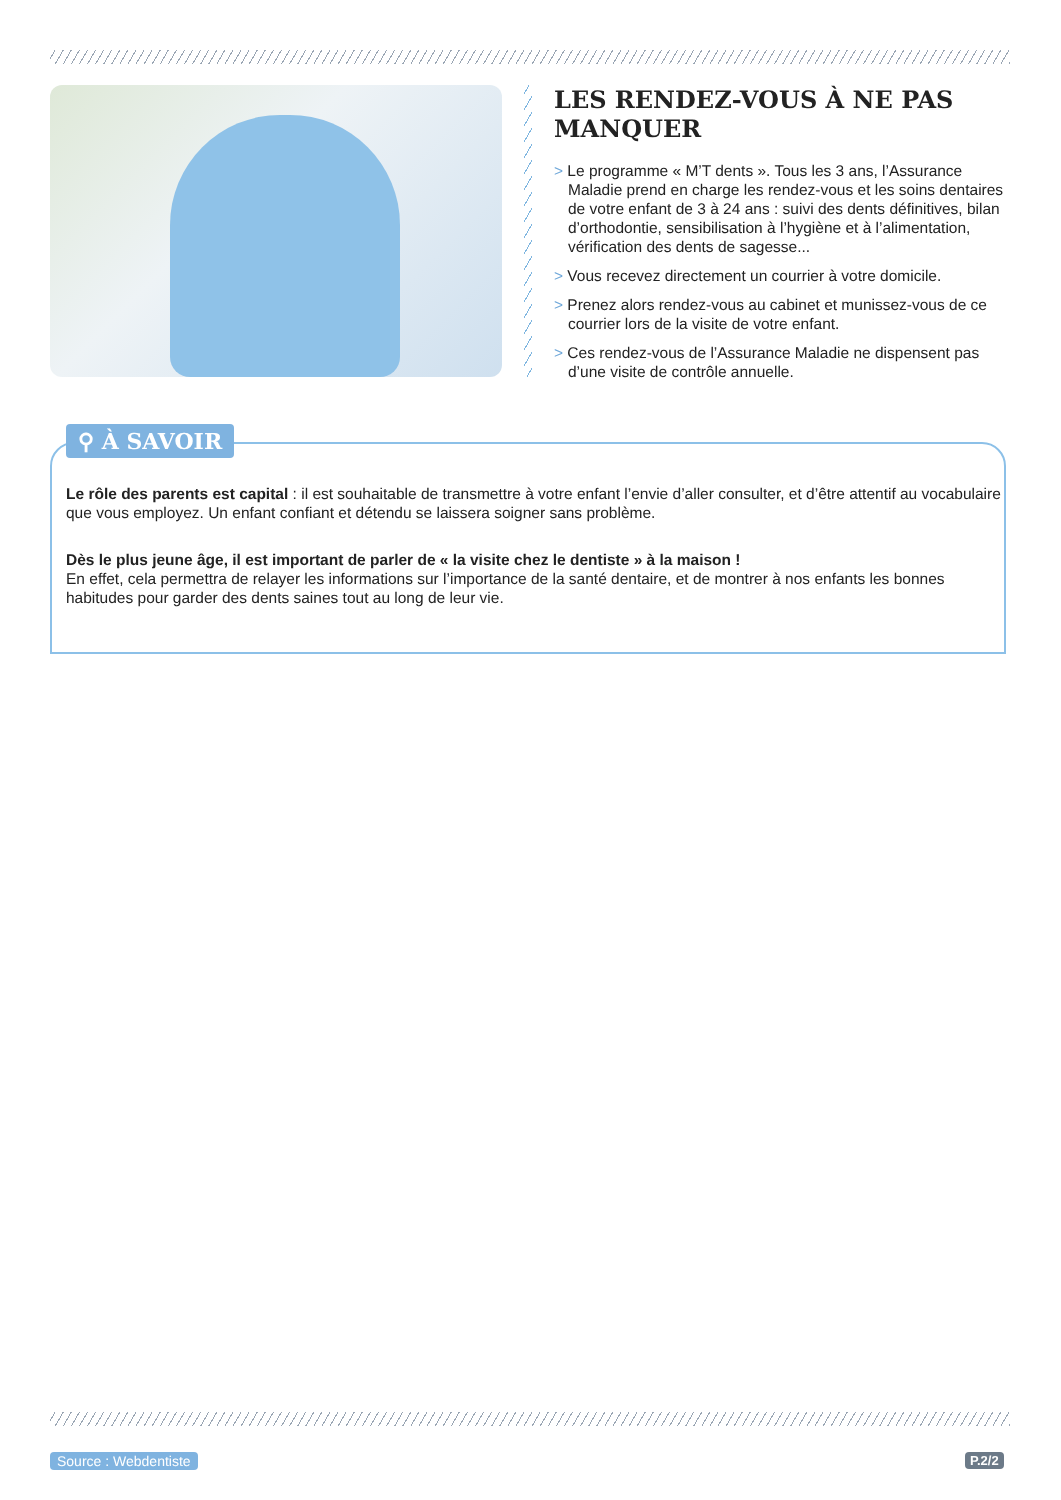LES RENDEZ-VOUS À NE PAS MANQUER
> Le programme « M’T dents ». Tous les 3 ans, l’Assurance Maladie prend en charge les rendez-vous et les soins dentaires de votre enfant de 3 à 24 ans : suivi des dents définitives, bilan d’orthodontie, sensibilisation à l’hygiène et à l’alimentation, vérification des dents de sagesse...
> Vous recevez directement un courrier à votre domicile.
> Prenez alors rendez-vous au cabinet et munissez-vous de ce courrier lors de la visite de votre enfant.
> Ces rendez-vous de l’Assurance Maladie ne dispensent pas d’une visite de contrôle annuelle.
Le rôle des parents est capital : il est souhaitable de transmettre à votre enfant l’envie d’aller consulter, et d’être attentif au vocabulaire que vous employez. Un enfant confiant et détendu se laissera soigner sans problème.
Dès le plus jeune âge, il est important de parler de « la visite chez le dentiste » à la maison !
En effet, cela permettra de relayer les informations sur l’importance de la santé dentaire, et de montrer à nos enfants les bonnes habitudes pour garder des dents saines tout au long de leur vie.
⚲ À SAVOIR
Source : Webdentiste P.2/2